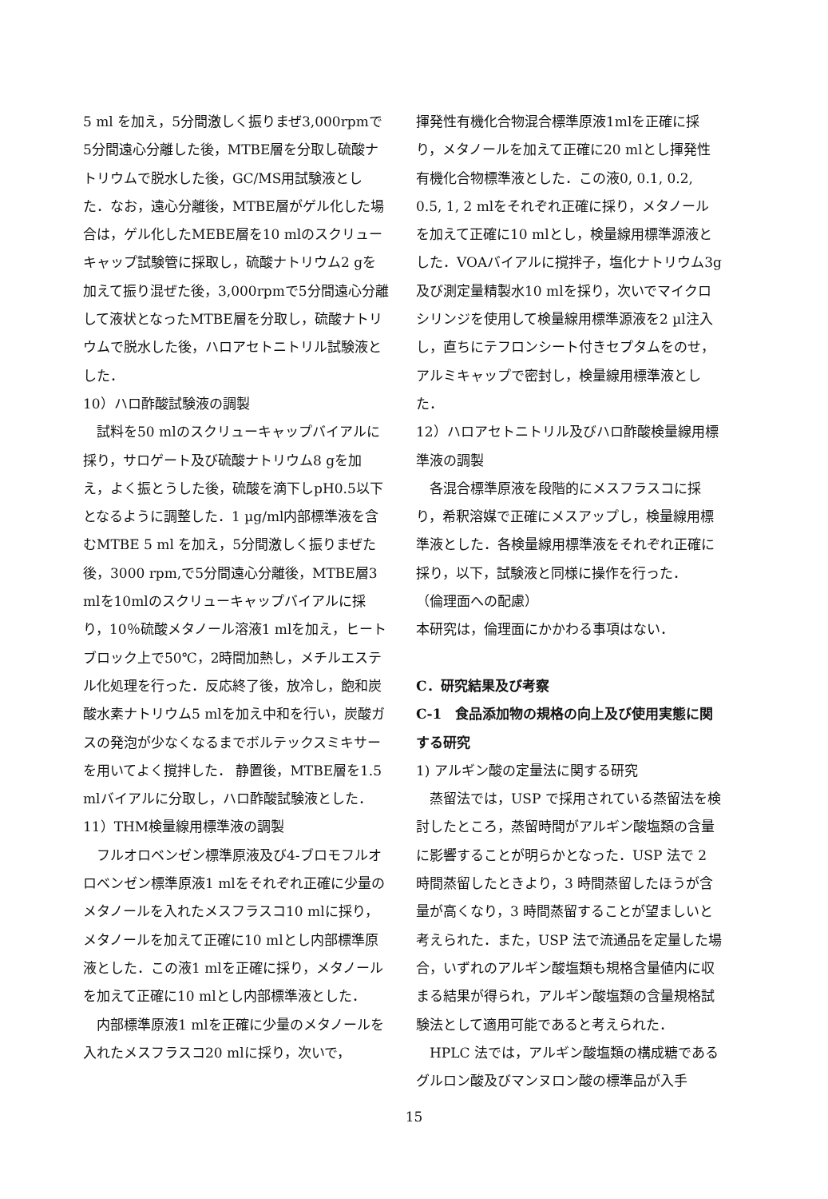5 ml を加え，5分間激しく振りまぜ3,000rpmで5分間遠心分離した後，MTBE層を分取し硫酸ナトリウムで脱水した後，GC/MS用試験液とした．なお，遠心分離後，MTBE層がゲル化した場合は，ゲル化したMEBE層を10 mlのスクリューキャップ試験管に採取し，硫酸ナトリウム2 gを加えて振り混ぜた後，3,000rpmで5分間遠心分離して液状となったMTBE層を分取し，硫酸ナトリウムで脱水した後，ハロアセトニトリル試験液とした．
10）ハロ酢酸試験液の調製
試料を50 mlのスクリューキャップバイアルに採り，サロゲート及び硫酸ナトリウム8 gを加え，よく振とうした後，硫酸を滴下しpH0.5以下となるように調整した．1 µg/ml内部標準液を含むMTBE 5 ml を加え，5分間激しく振りまぜた後，3000 rpm,で5分間遠心分離後，MTBE層3 mlを10mlのスクリューキャップバイアルに採り，10％硫酸メタノール溶液1 mlを加え，ヒートブロック上で50℃，2時間加熱し，メチルエステル化処理を行った．反応終了後，放冷し，飽和炭酸水素ナトリウム5 mlを加え中和を行い，炭酸ガスの発泡が少なくなるまでボルテックスミキサーを用いてよく撹拌した． 静置後，MTBE層を1.5 mlバイアルに分取し，ハロ酢酸試験液とした．
11）THM検量線用標準液の調製
フルオロベンゼン標準原液及び4-ブロモフルオロベンゼン標準原液1 mlをそれぞれ正確に少量のメタノールを入れたメスフラスコ10 mlに採り，メタノールを加えて正確に10 mlとし内部標準原液とした．この液1 mlを正確に採り，メタノールを加えて正確に10 mlとし内部標準液とした．
内部標準原液1 mlを正確に少量のメタノールを入れたメスフラスコ20 mlに採り，次いで，
揮発性有機化合物混合標準原液1mlを正確に採り，メタノールを加えて正確に20 mlとし揮発性有機化合物標準液とした．この液0, 0.1, 0.2, 0.5, 1, 2 mlをそれぞれ正確に採り，メタノールを加えて正確に10 mlとし，検量線用標準源液とした．VOAバイアルに撹拌子，塩化ナトリウム3g及び測定量精製水10 mlを採り，次いでマイクロシリンジを使用して検量線用標準源液を2 µl注入し，直ちにテフロンシート付きセプタムをのせ，アルミキャップで密封し，検量線用標準液とした．
12）ハロアセトニトリル及びハロ酢酸検量線用標準液の調製
各混合標準原液を段階的にメスフラスコに採り，希釈溶媒で正確にメスアップし，検量線用標準液とした．各検量線用標準液をそれぞれ正確に採り，以下，試験液と同様に操作を行った．
（倫理面への配慮）
本研究は，倫理面にかかわる事項はない．
C．研究結果及び考察
C-1　食品添加物の規格の向上及び使用実態に関する研究
1) アルギン酸の定量法に関する研究
蒸留法では，USP で採用されている蒸留法を検討したところ，蒸留時間がアルギン酸塩類の含量に影響することが明らかとなった．USP 法で 2 時間蒸留したときより，3 時間蒸留したほうが含量が高くなり，3 時間蒸留することが望ましいと考えられた．また，USP 法で流通品を定量した場合，いずれのアルギン酸塩類も規格含量値内に収まる結果が得られ，アルギン酸塩類の含量規格試験法として適用可能であると考えられた．
HPLC 法では，アルギン酸塩類の構成糖であるグルロン酸及びマンヌロン酸の標準品が入手
15